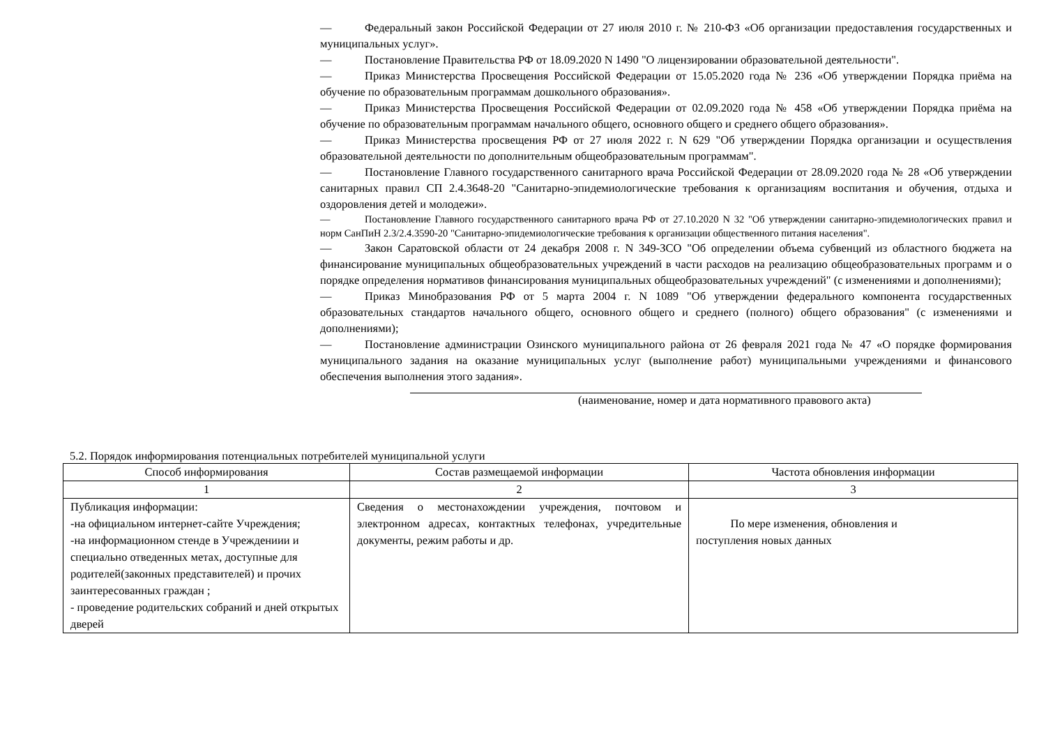— Федеральный закон Российской Федерации от 27 июля 2010 г. № 210-ФЗ «Об организации предоставления государственных и муниципальных услуг».
— Постановление Правительства РФ от 18.09.2020 N 1490 "О лицензировании образовательной деятельности".
— Приказ Министерства Просвещения Российской Федерации от 15.05.2020 года № 236 «Об утверждении Порядка приёма на обучение по образовательным программам дошкольного образования».
— Приказ Министерства Просвещения Российской Федерации от 02.09.2020 года № 458 «Об утверждении Порядка приёма на обучение по образовательным программам начального общего, основного общего и среднего общего образования».
— Приказ Министерства просвещения РФ от 27 июля 2022 г. N 629 "Об утверждении Порядка организации и осуществления образовательной деятельности по дополнительным общеобразовательным программам".
— Постановление Главного государственного санитарного врача Российской Федерации от 28.09.2020 года № 28 «Об утверждении санитарных правил СП 2.4.3648-20 "Санитарно-эпидемиологические требования к организациям воспитания и обучения, отдыха и оздоровления детей и молодежи».
— Постановление Главного государственного санитарного врача РФ от 27.10.2020 N 32 "Об утверждении санитарно-эпидемиологических правил и норм СанПиН 2.3/2.4.3590-20 "Санитарно-эпидемиологические требования к организации общественного питания населения".
— Закон Саратовской области от 24 декабря 2008 г. N 349-ЗСО "Об определении объема субвенций из областного бюджета на финансирование муниципальных общеобразовательных учреждений в части расходов на реализацию общеобразовательных программ и о порядке определения нормативов финансирования муниципальных общеобразовательных учреждений" (с изменениями и дополнениями);
— Приказ Минобразования РФ от 5 марта 2004 г. N 1089 "Об утверждении федерального компонента государственных образовательных стандартов начального общего, основного общего и среднего (полного) общего образования" (с изменениями и дополнениями);
— Постановление администрации Озинского муниципального района от 26 февраля 2021 года № 47 «О порядке формирования муниципального задания на оказание муниципальных услуг (выполнение работ) муниципальными учреждениями и финансового обеспечения выполнения этого задания».
(наименование, номер и дата нормативного правового акта)
5.2. Порядок информирования потенциальных потребителей муниципальной услуги
| Способ информирования | Состав размещаемой информации | Частота обновления информации |
| --- | --- | --- |
| 1 | 2 | 3 |
| Публикация информации: -на официальном интернет-сайте Учреждения; -на информационном стенде в Учреждениии и специально отведенных метах, доступные для родителей(законных представителей) и прочих заинтересованных граждан ; - проведение родительских собраний и дней открытых дверей | Сведения о местонахождении учреждения, почтовом и электронном адресах, контактных телефонах, учредительные документы, режим работы и др. | По мере изменения, обновления и поступления новых данных |